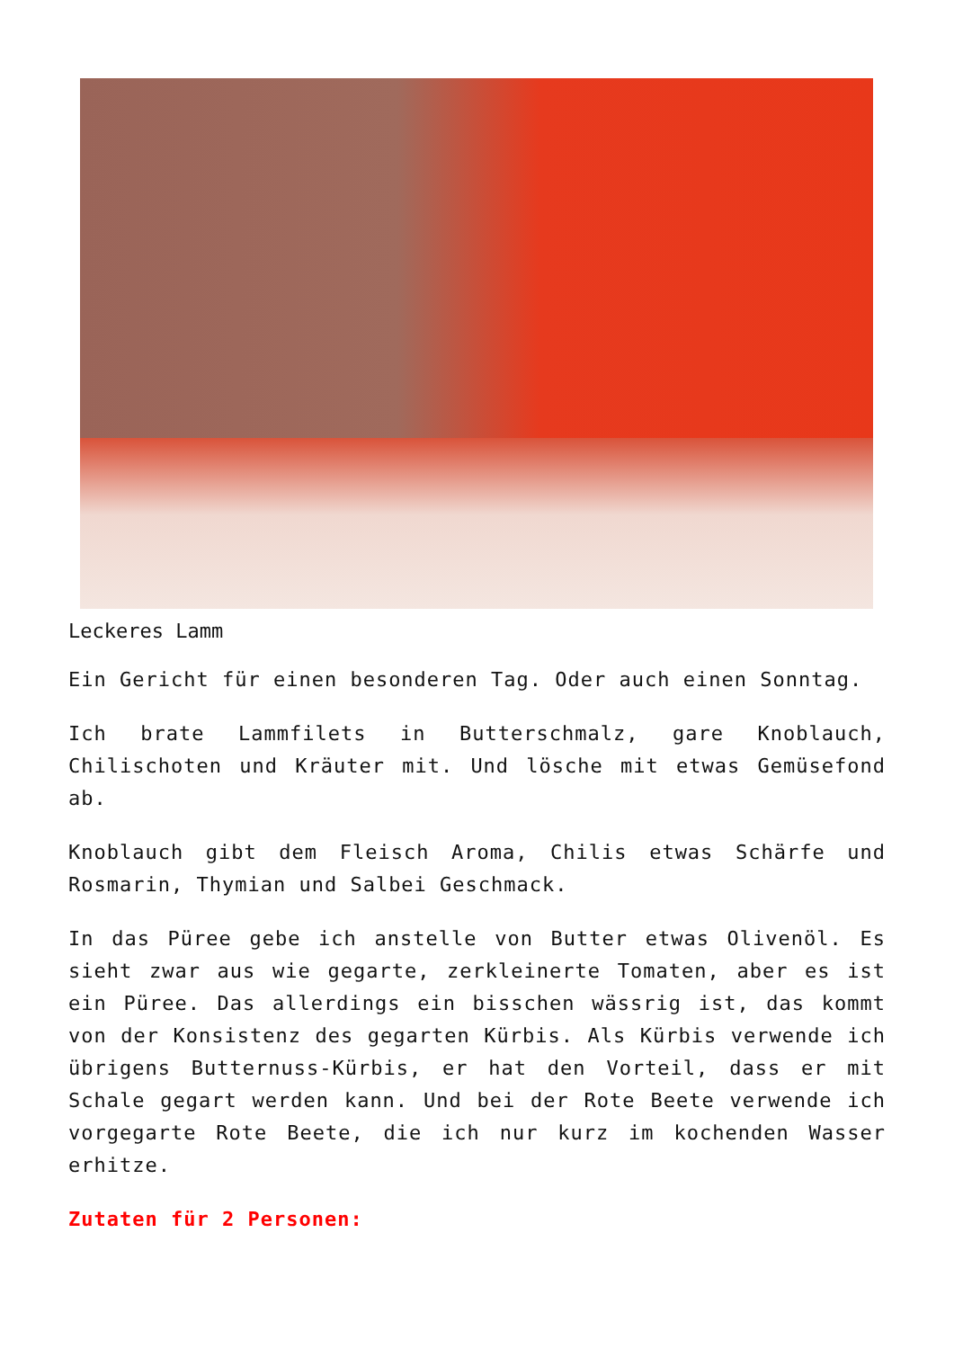Leckeres Lamm
Ein Gericht für einen besonderen Tag. Oder auch einen Sonntag.
Ich brate Lammfilets in Butterschmalz, gare Knoblauch, Chilischoten und Kräuter mit. Und lösche mit etwas Gemüsefond ab.
Knoblauch gibt dem Fleisch Aroma, Chilis etwas Schärfe und Rosmarin, Thymian und Salbei Geschmack.
In das Püree gebe ich anstelle von Butter etwas Olivenöl. Es sieht zwar aus wie gegarte, zerkleinerte Tomaten, aber es ist ein Püree. Das allerdings ein bisschen wässrig ist, das kommt von der Konsistenz des gegarten Kürbis. Als Kürbis verwende ich übrigens Butternuss-Kürbis, er hat den Vorteil, dass er mit Schale gegart werden kann. Und bei der Rote Beete verwende ich vorgegarte Rote Beete, die ich nur kurz im kochenden Wasser erhitze.
Zutaten für 2 Personen: